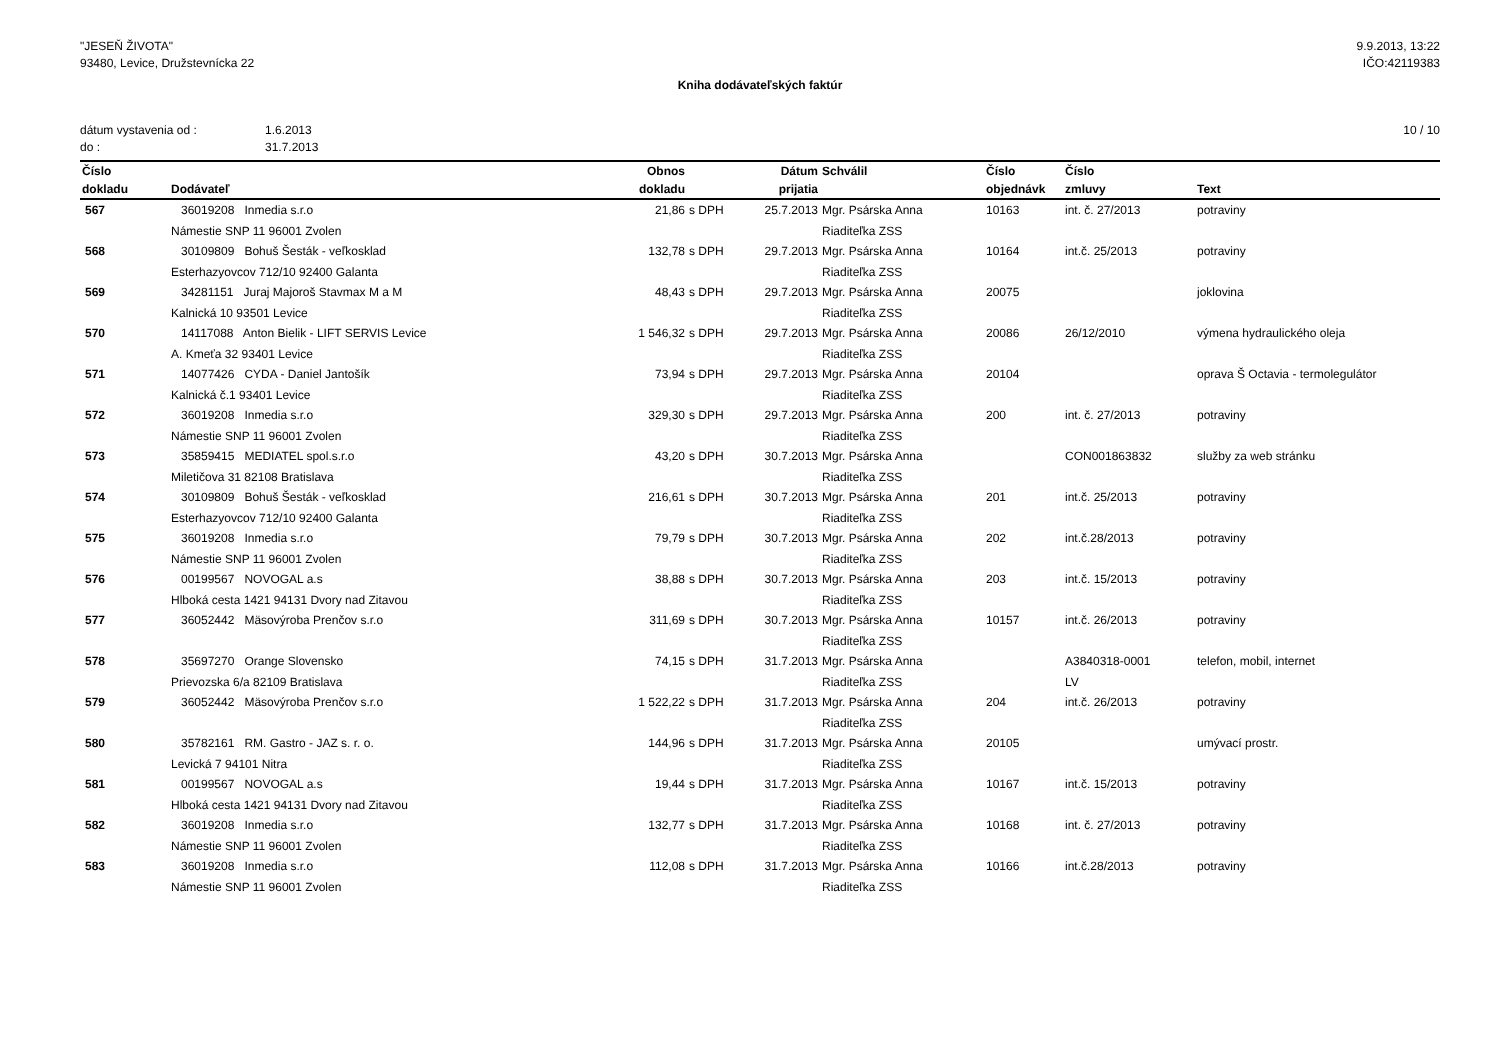"JESEŇ ŽIVOTA"
93480, Levice, Družstevnícka 22
9.9.2013, 13:22
IČO:42119383
Kniha dodávateľských faktúr
dátum vystavenia od : 1.6.2013
do : 31.7.2013
10 / 10
| Číslo | | Obnos | | Dátum | Schválil | Číslo | Číslo | |
| --- | --- | --- | --- | --- | --- | --- | --- | --- |
| dokladu | Dodávateľ | dokladu | | prijatia | | objednávk | zmluvy | Text |
| 567 | 36019208 Inmedia s.r.o | 21,86 | s DPH | 25.7.2013 | Mgr. Psárska Anna | 10163 | int. č. 27/2013 | potraviny |
| | Námestie SNP 11 96001 Zvolen | | | | Riaditeľka ZSS | | | |
| 568 | 30109809 Bohuš Šesták - veľkosklad | 132,78 | s DPH | 29.7.2013 | Mgr. Psárska Anna | 10164 | int.č. 25/2013 | potraviny |
| | Esterhazyovcov 712/10 92400 Galanta | | | | Riaditeľka ZSS | | | |
| 569 | 34281151 Juraj Majoroš Stavmax M a M | 48,43 | s DPH | 29.7.2013 | Mgr. Psárska Anna | 20075 | | joklovina |
| | Kalnická 10 93501 Levice | | | | Riaditeľka ZSS | | | |
| 570 | 14117088 Anton Bielik - LIFT SERVIS Levice | 1 546,32 | s DPH | 29.7.2013 | Mgr. Psárska Anna | 20086 | 26/12/2010 | výmena hydraulického oleja |
| | A. Kmeťa 32 93401 Levice | | | | Riaditeľka ZSS | | | |
| 571 | 14077426 CYDA - Daniel Jantošík | 73,94 | s DPH | 29.7.2013 | Mgr. Psárska Anna | 20104 | | oprava Š Octavia - termolegulátor |
| | Kalnická č.1 93401 Levice | | | | Riaditeľka ZSS | | | |
| 572 | 36019208 Inmedia s.r.o | 329,30 | s DPH | 29.7.2013 | Mgr. Psárska Anna | 200 | int. č. 27/2013 | potraviny |
| | Námestie SNP 11 96001 Zvolen | | | | Riaditeľka ZSS | | | |
| 573 | 35859415 MEDIATEL spol.s.r.o | 43,20 | s DPH | 30.7.2013 | Mgr. Psárska Anna | | CON001863832 | služby za web stránku |
| | Miletičova 31 82108 Bratislava | | | | Riaditeľka ZSS | | | |
| 574 | 30109809 Bohuš Šesták - veľkosklad | 216,61 | s DPH | 30.7.2013 | Mgr. Psárska Anna | 201 | int.č. 25/2013 | potraviny |
| | Esterhazyovcov 712/10 92400 Galanta | | | | Riaditeľka ZSS | | | |
| 575 | 36019208 Inmedia s.r.o | 79,79 | s DPH | 30.7.2013 | Mgr. Psárska Anna | 202 | int.č.28/2013 | potraviny |
| | Námestie SNP 11 96001 Zvolen | | | | Riaditeľka ZSS | | | |
| 576 | 00199567 NOVOGAL a.s | 38,88 | s DPH | 30.7.2013 | Mgr. Psárska Anna | 203 | int.č. 15/2013 | potraviny |
| | Hlboká cesta 1421 94131 Dvory nad Zitavou | | | | Riaditeľka ZSS | | | |
| 577 | 36052442 Mäsovýroba Prenčov s.r.o | 311,69 | s DPH | 30.7.2013 | Mgr. Psárska Anna | 10157 | int.č. 26/2013 | potraviny |
| | | | | | Riaditeľka ZSS | | | |
| 578 | 35697270 Orange Slovensko | 74,15 | s DPH | 31.7.2013 | Mgr. Psárska Anna | | A3840318-0001 | telefon, mobil, internet |
| | Prievozska 6/a 82109 Bratislava | | | | Riaditeľka ZSS | | LV | |
| 579 | 36052442 Mäsovýroba Prenčov s.r.o | 1 522,22 | s DPH | 31.7.2013 | Mgr. Psárska Anna | 204 | int.č. 26/2013 | potraviny |
| | | | | | Riaditeľka ZSS | | | |
| 580 | 35782161 RM. Gastro - JAZ s. r. o. | 144,96 | s DPH | 31.7.2013 | Mgr. Psárska Anna | 20105 | | umývací prostr. |
| | Levická 7 94101 Nitra | | | | Riaditeľka ZSS | | | |
| 581 | 00199567 NOVOGAL a.s | 19,44 | s DPH | 31.7.2013 | Mgr. Psárska Anna | 10167 | int.č. 15/2013 | potraviny |
| | Hlboká cesta 1421 94131 Dvory nad Zitavou | | | | Riaditeľka ZSS | | | |
| 582 | 36019208 Inmedia s.r.o | 132,77 | s DPH | 31.7.2013 | Mgr. Psárska Anna | 10168 | int. č. 27/2013 | potraviny |
| | Námestie SNP 11 96001 Zvolen | | | | Riaditeľka ZSS | | | |
| 583 | 36019208 Inmedia s.r.o | 112,08 | s DPH | 31.7.2013 | Mgr. Psárska Anna | 10166 | int.č.28/2013 | potraviny |
| | Námestie SNP 11 96001 Zvolen | | | | Riaditeľka ZSS | | | |